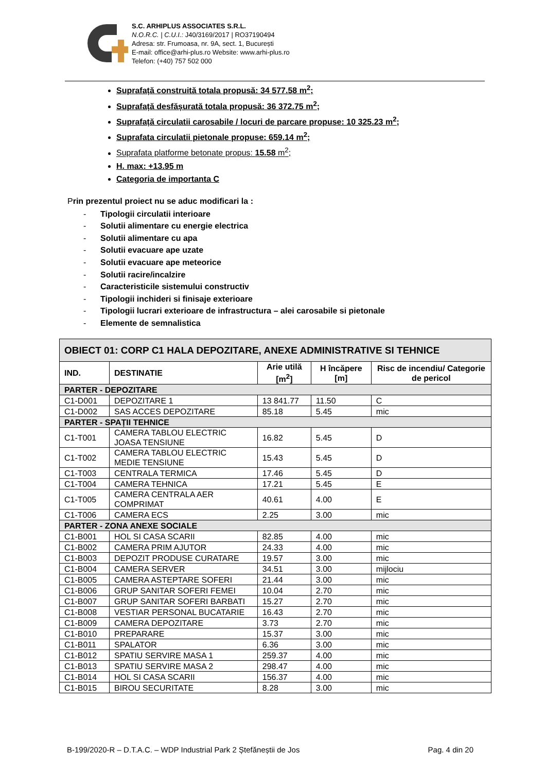S.C. ARHIPLUS ASSOCIATES S.R.L.
N.O.R.C. | C.U.I.: J40/3169/2017 | RO37190494
Adresa: str. Frumoasa, nr. 9A, sect. 1, București
E-mail: office@arhi-plus.ro Website: www.arhi-plus.ro
Telefon: (+40) 757 502 000
Suprafață construită totala propusă: 34 577.58 m<sup>2</sup>;
Suprafață desfășurată totala propusă: 36 372.75 m<sup>2</sup>;
Suprafață circulatii carosabile / locuri de parcare propuse: 10 325.23 m<sup>2</sup>;
Suprafata circulatii pietonale propuse: 659.14 m<sup>2</sup>;
Suprafata platforme betonate propus: 15.58 m<sup>2</sup>;
H. max: +13.95 m
Categoria de importanta C
Prin prezentul proiect nu se aduc modificari la :
- Tipologii circulatii interioare
- Solutii alimentare cu energie electrica
- Solutii alimentare cu apa
- Solutii evacuare ape uzate
- Solutii evacuare ape meteorice
- Solutii racire/incalzire
- Caracteristicile sistemului constructiv
- Tipologii inchideri si finisaje exterioare
- Tipologii lucrari exterioare de infrastructura – alei carosabile si pietonale
- Elemente de semnalistica
| OBIECT 01: CORP C1 HALA DEPOZITARE, ANEXE ADMINISTRATIVE SI TEHNICE | | | | |
| --- | --- | --- | --- | --- |
| IND. | DESTINATIE | Arie utilă [m<sup>2</sup>] | H încăpere [m] | Risc de incendiu/ Categorie de pericol |
| PARTER - DEPOZITARE | | | | |
| C1-D001 | DEPOZITARE 1 | 13 841.77 | 11.50 | C |
| C1-D002 | SAS ACCES DEPOZITARE | 85.18 | 5.45 | mic |
| PARTER - SPAȚII TEHNICE | | | | |
| C1-T001 | CAMERA TABLOU ELECTRIC JOASA TENSIUNE | 16.82 | 5.45 | D |
| C1-T002 | CAMERA TABLOU ELECTRIC MEDIE TENSIUNE | 15.43 | 5.45 | D |
| C1-T003 | CENTRALA TERMICA | 17.46 | 5.45 | D |
| C1-T004 | CAMERA TEHNICA | 17.21 | 5.45 | E |
| C1-T005 | CAMERA CENTRALA AER COMPRIMAT | 40.61 | 4.00 | E |
| C1-T006 | CAMERA ECS | 2.25 | 3.00 | mic |
| PARTER - ZONA ANEXE SOCIALE | | | | |
| C1-B001 | HOL SI CASA SCARII | 82.85 | 4.00 | mic |
| C1-B002 | CAMERA PRIM AJUTOR | 24.33 | 4.00 | mic |
| C1-B003 | DEPOZIT PRODUSE CURATARE | 19.57 | 3.00 | mic |
| C1-B004 | CAMERA SERVER | 34.51 | 3.00 | mijlociu |
| C1-B005 | CAMERA ASTEPTARE SOFERI | 21.44 | 3.00 | mic |
| C1-B006 | GRUP SANITAR SOFERI FEMEI | 10.04 | 2.70 | mic |
| C1-B007 | GRUP SANITAR SOFERI BARBATI | 15.27 | 2.70 | mic |
| C1-B008 | VESTIAR PERSONAL BUCATARIE | 16.43 | 2.70 | mic |
| C1-B009 | CAMERA DEPOZITARE | 3.73 | 2.70 | mic |
| C1-B010 | PREPARARE | 15.37 | 3.00 | mic |
| C1-B011 | SPALATOR | 6.36 | 3.00 | mic |
| C1-B012 | SPATIU SERVIRE MASA 1 | 259.37 | 4.00 | mic |
| C1-B013 | SPATIU SERVIRE MASA 2 | 298.47 | 4.00 | mic |
| C1-B014 | HOL SI CASA SCARII | 156.37 | 4.00 | mic |
| C1-B015 | BIROU SECURITATE | 8.28 | 3.00 | mic |
B-199/2020-R – D.T.A.C. – WDP Industrial Park 2 Ștefăneștii de Jos Pag. 4 din 20